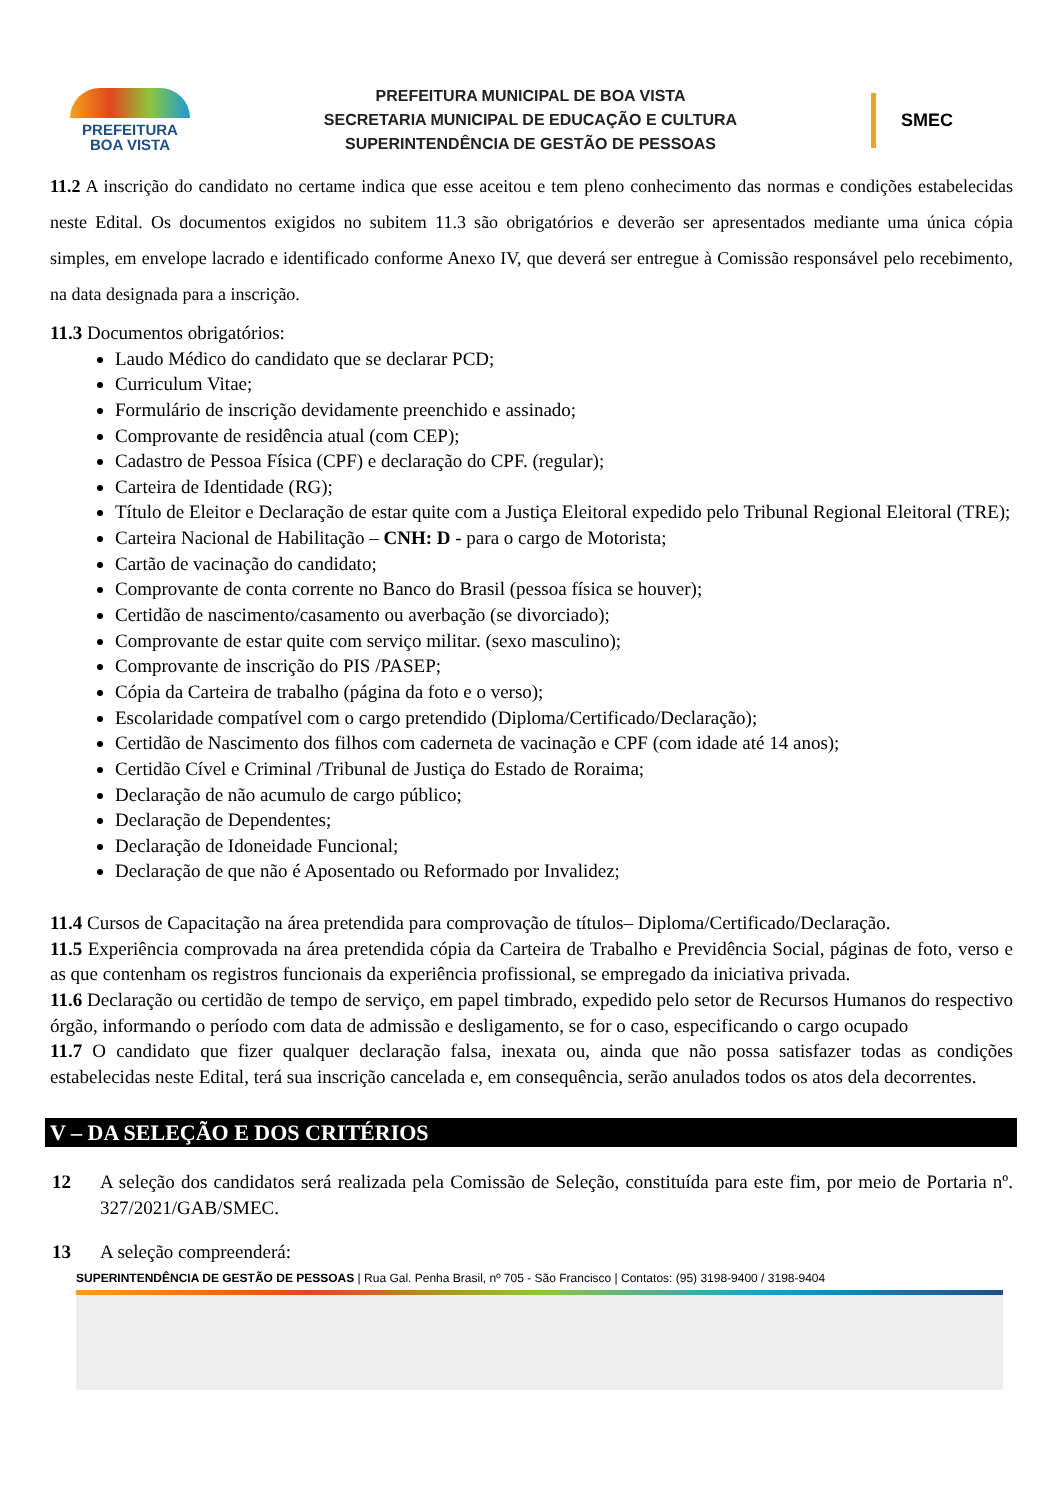PREFEITURA
BOA VISTA
PREFEITURA MUNICIPAL DE BOA VISTA
SECRETARIA MUNICIPAL DE EDUCAÇÃO E CULTURA
SUPERINTENDÊNCIA DE GESTÃO DE PESSOAS
SMEC
11.2 A inscrição do candidato no certame indica que esse aceitou e tem pleno conhecimento das normas e condições estabelecidas neste Edital. Os documentos exigidos no subitem 11.3 são obrigatórios e deverão ser apresentados mediante uma única cópia simples, em envelope lacrado e identificado conforme Anexo IV, que deverá ser entregue à Comissão responsável pelo recebimento, na data designada para a inscrição.
11.3 Documentos obrigatórios:
Laudo Médico do candidato que se declarar PCD;
Curriculum Vitae;
Formulário de inscrição devidamente preenchido e assinado;
Comprovante de residência atual (com CEP);
Cadastro de Pessoa Física (CPF) e declaração do CPF. (regular);
Carteira de Identidade (RG);
Título de Eleitor e Declaração de estar quite com a Justiça Eleitoral expedido pelo Tribunal Regional Eleitoral (TRE);
Carteira Nacional de Habilitação – CNH: D - para o cargo de Motorista;
Cartão de vacinação do candidato;
Comprovante de conta corrente no Banco do Brasil (pessoa física se houver);
Certidão de nascimento/casamento ou averbação (se divorciado);
Comprovante de estar quite com serviço militar. (sexo masculino);
Comprovante de inscrição do PIS /PASEP;
Cópia da Carteira de trabalho (página da foto e o verso);
Escolaridade compatível com o cargo pretendido (Diploma/Certificado/Declaração);
Certidão de Nascimento dos filhos com caderneta de vacinação e CPF (com idade até 14 anos);
Certidão Cível e Criminal /Tribunal de Justiça do Estado de Roraima;
Declaração de não acumulo de cargo público;
Declaração de Dependentes;
Declaração de Idoneidade Funcional;
Declaração de que não é Aposentado ou Reformado por Invalidez;
11.4 Cursos de Capacitação na área pretendida para comprovação de títulos– Diploma/Certificado/Declaração.
11.5 Experiência comprovada na área pretendida cópia da Carteira de Trabalho e Previdência Social, páginas de foto, verso e as que contenham os registros funcionais da experiência profissional, se empregado da iniciativa privada.
11.6 Declaração ou certidão de tempo de serviço, em papel timbrado, expedido pelo setor de Recursos Humanos do respectivo órgão, informando o período com data de admissão e desligamento, se for o caso, especificando o cargo ocupado
11.7 O candidato que fizer qualquer declaração falsa, inexata ou, ainda que não possa satisfazer todas as condições estabelecidas neste Edital, terá sua inscrição cancelada e, em consequência, serão anulados todos os atos dela decorrentes.
V – DA SELEÇÃO E DOS CRITÉRIOS
12 A seleção dos candidatos será realizada pela Comissão de Seleção, constituída para este fim, por meio de Portaria nº. 327/2021/GAB/SMEC.
13 A seleção compreenderá:
SUPERINTENDÊNCIA DE GESTÃO DE PESSOAS | Rua Gal. Penha Brasil, nº 705 - São Francisco | Contatos: (95) 3198-9400 / 3198-9404